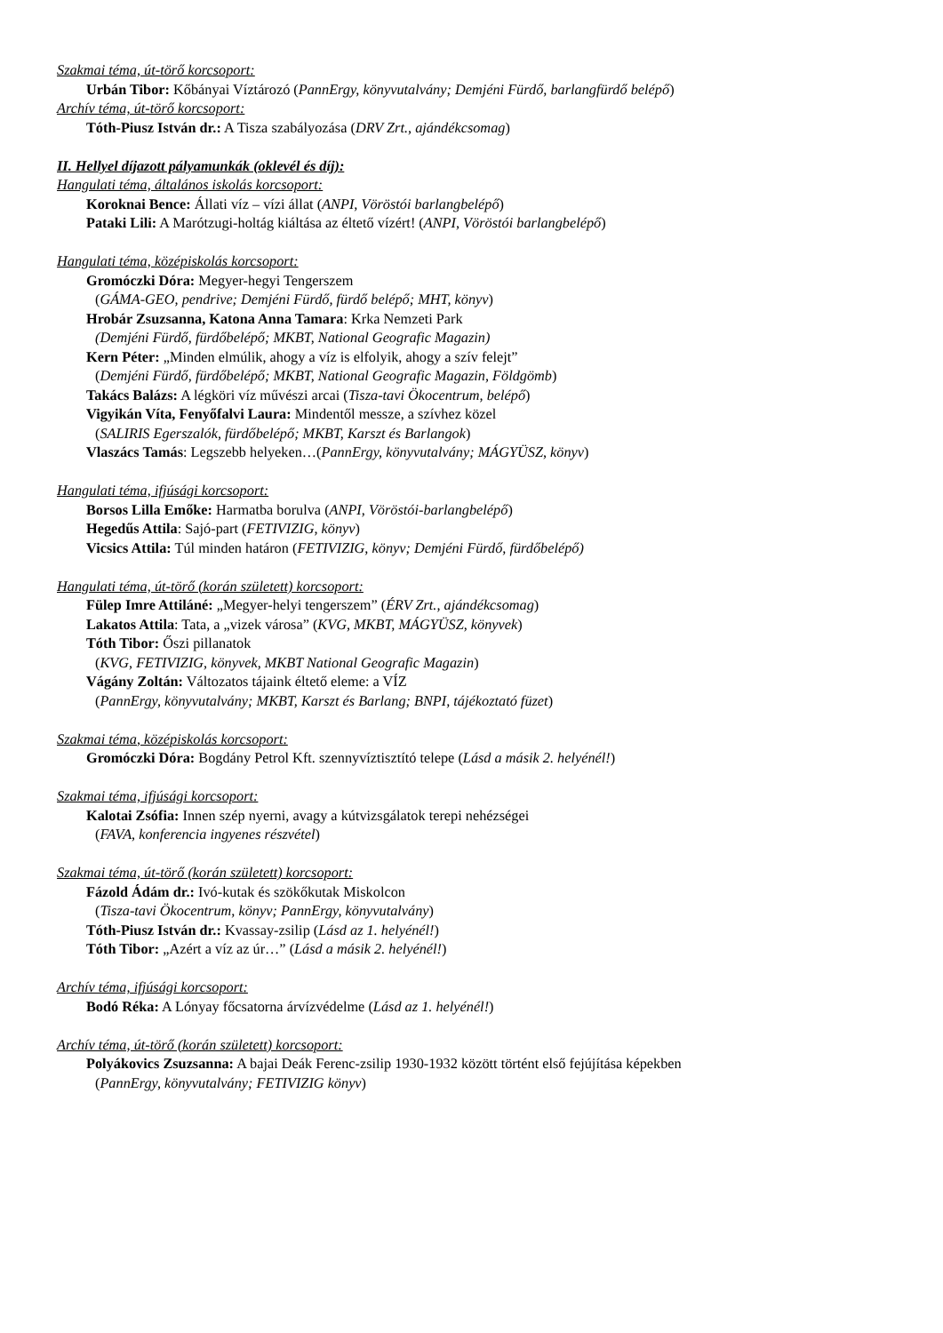Szakmai téma, út-törő korcsoport:
Urbán Tibor: Kőbányai Víztározó (PannErgy, könyvutalvány; Demjéni Fürdő, barlangfürdő belépő)
Archív téma, út-törő korcsoport:
Tóth-Piusz István dr.: A Tisza szabályozása (DRV Zrt., ajándékcsomag)
II. Hellyel díjazott pályamunkák (oklevél és díj):
Hangulati téma, általános iskolás korcsoport:
Koroknai Bence: Állati víz – vízi állat (ANPI, Vöröstói barlangbelépő)
Pataki Lili: A Marótzugi-holtág kiáltása az éltető vízért! (ANPI, Vöröstói barlangbelépő)
Hangulati téma, középiskolás korcsoport:
Gromóczki Dóra: Megyer-hegyi Tengerszem
(GÁMA-GEO, pendrive; Demjéni Fürdő, fürdő belépő; MHT, könyv)
Hrobár Zsuzsanna, Katona Anna Tamara: Krka Nemzeti Park
(Demjéni Fürdő, fürdőbelépő; MKBT, National Geografic Magazin)
Kern Péter: „Minden elmúlik, ahogy a víz is elfolyik, ahogy a szív felejt”
(Demjéni Fürdő, fürdőbelépő; MKBT, National Geografic Magazin, Földgömb)
Takács Balázs: A légköri víz művészi arcai (Tisza-tavi Ökocentrum, belépő)
Vigyikán Víta, Fenyőfalvi Laura: Mindentől messze, a szívhez közel
(SALIRIS Egerszalók, fürdőbelépő; MKBT, Karszt és Barlangok)
Vlaszács Tamás: Legszebb helyeken…(PannErgy, könyvutalvány; MÁGYÜSZ, könyv)
Hangulati téma, ifjúsági korcsoport:
Borsos Lilla Emőke: Harmatba borulva (ANPI, Vöröstói-barlangbelépő)
Hegedűs Attila: Sajó-part (FETIVIZIG, könyv)
Vicsics Attila: Túl minden határon (FETIVIZIG, könyv; Demjéni Fürdő, fürdőbelépő)
Hangulati téma, út-törő (korán született) korcsoport:
Fülep Imre Attiláné: „Megyer-helyi tengerszem” (ÉRV Zrt., ajándékcsomag)
Lakatos Attila: Tata, a „vizek városa” (KVG, MKBT, MÁGYÜSZ, könyvek)
Tóth Tibor: Őszi pillanatok
(KVG, FETIVIZIG, könyvek, MKBT National Geografic Magazin)
Vágány Zoltán: Változatos tájaink éltető eleme: a VÍZ
(PannErgy, könyvutalvány; MKBT, Karszt és Barlang; BNPI, tájékoztató füzet)
Szakmai téma, középiskolás korcsoport:
Gromóczki Dóra: Bogdány Petrol Kft. szennyvíztisztító telepe (Lásd a másik 2. helyénél!)
Szakmai téma, ifjúsági korcsoport:
Kalotai Zsófia: Innen szép nyerni, avagy a kútvizsgálatok terepi nehézségei
(FAVA, konferencia ingyenes részvétel)
Szakmai téma, út-törő (korán született) korcsoport:
Fázold Ádám dr.: Ivó-kutak és szökőkutak Miskolcon
(Tisza-tavi Ökocentrum, könyv; PannErgy, könyvutalvány)
Tóth-Piusz István dr.: Kvassay-zsilip (Lásd az 1. helyénél!)
Tóth Tibor: „Azért a víz az úr…” (Lásd a másik 2. helyénél!)
Archív téma, ifjúsági korcsoport:
Bodó Réka: A Lónyay főcsatorna árvízvédelme (Lásd az 1. helyénél!)
Archív téma, út-törő (korán született) korcsoport:
Polyákovics Zsuzsanna: A bajai Deák Ferenc-zsilip 1930-1932 között történt első fejújítása képekben
(PannErgy, könyvutalvány; FETIVIZIG könyv)